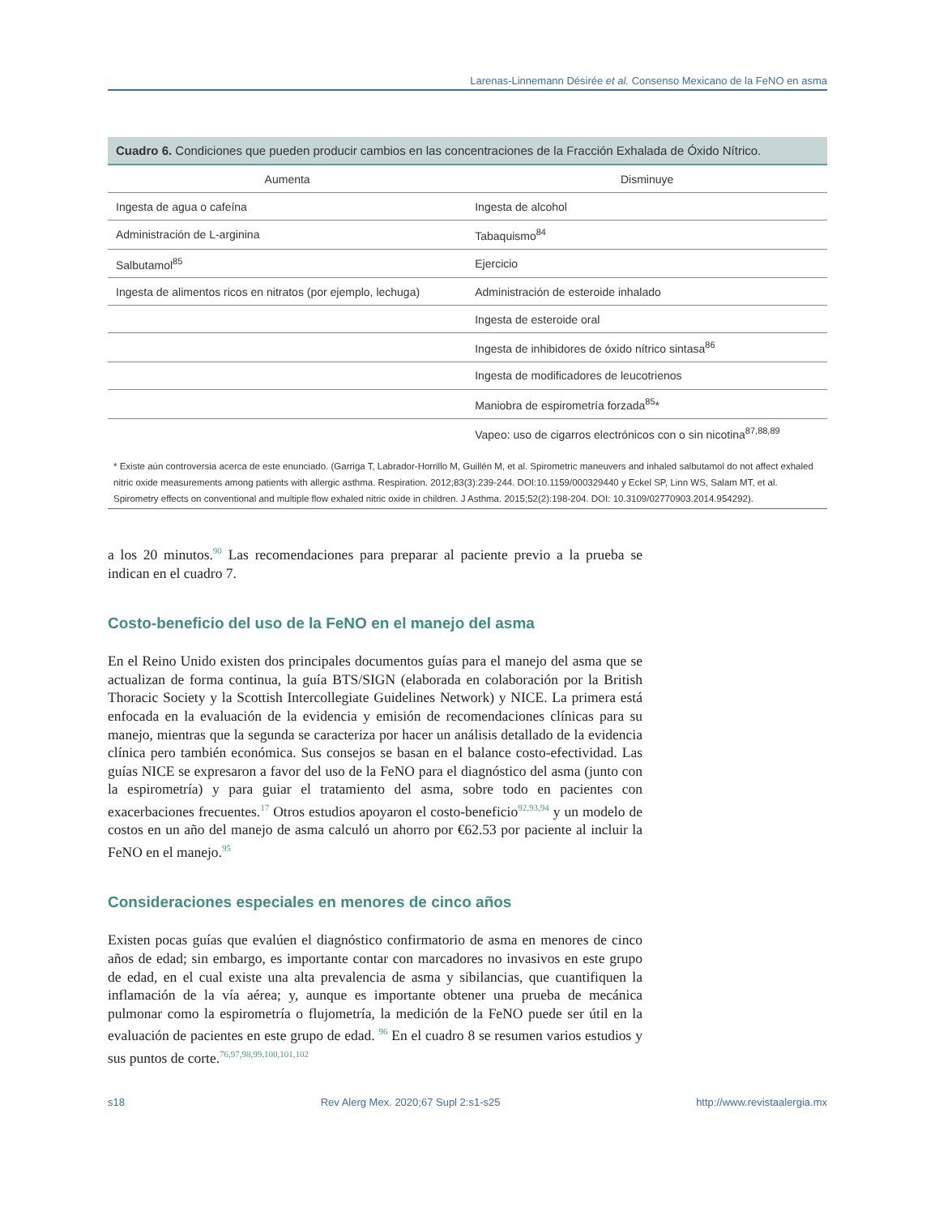Larenas-Linnemann Désirée et al. Consenso Mexicano de la FeNO en asma
Cuadro 6. Condiciones que pueden producir cambios en las concentraciones de la Fracción Exhalada de Óxido Nítrico.
| Aumenta | Disminuye |
| --- | --- |
| Ingesta de agua o cafeína | Ingesta de alcohol |
| Administración de L-arginina | Tabaquismo<sup>84</sup> |
| Salbutamol<sup>85</sup> | Ejercicio |
| Ingesta de alimentos ricos en nitratos (por ejemplo, lechuga) | Administración de esteroide inhalado |
| | Ingesta de esteroide oral |
| | Ingesta de inhibidores de óxido nítrico sintasa<sup>86</sup> |
| | Ingesta de modificadores de leucotrienos |
| | Maniobra de espirometría forzada<sup>85</sup>* |
| | Vapeo: uso de cigarros electrónicos con o sin nicotina<sup>87,88,89</sup> |
* Existe aún controversia acerca de este enunciado. (Garriga T, Labrador-Horrillo M, Guillén M, et al. Spirometric maneuvers and inhaled salbutamol do not affect exhaled nitric oxide measurements among patients with allergic asthma. Respiration. 2012;83(3):239-244. DOI:10.1159/000329440 y Eckel SP, Linn WS, Salam MT, et al. Spirometry effects on conventional and multiple flow exhaled nitric oxide in children. J Asthma. 2015;52(2):198-204. DOI: 10.3109/02770903.2014.954292).
a los 20 minutos.<sup>90</sup> Las recomendaciones para preparar al paciente previo a la prueba se indican en el cuadro 7.
Costo-beneficio del uso de la FeNO en el manejo del asma
En el Reino Unido existen dos principales documentos guías para el manejo del asma que se actualizan de forma continua, la guía BTS/SIGN (elaborada en colaboración por la British Thoracic Society y la Scottish Intercollegiate Guidelines Network) y NICE. La primera está enfocada en la evaluación de la evidencia y emisión de recomendaciones clínicas para su manejo, mientras que la segunda se caracteriza por hacer un análisis detallado de la evidencia clínica pero también económica. Sus consejos se basan en el balance costo-efectividad. Las guías NICE se expresaron a favor del uso de la FeNO para el diagnóstico del asma (junto con la espirometría) y para guiar el tratamiento del asma, sobre todo en pacientes con exacerbaciones frecuentes.<sup>17</sup> Otros estudios apoyaron el costo-beneficio<sup>92,93,94</sup> y un modelo de costos en un año del manejo de asma calculó un ahorro por €62.53 por paciente al incluir la FeNO en el manejo.<sup>95</sup>
Consideraciones especiales en menores de cinco años
Existen pocas guías que evalúen el diagnóstico confirmatorio de asma en menores de cinco años de edad; sin embargo, es importante contar con marcadores no invasivos en este grupo de edad, en el cual existe una alta prevalencia de asma y sibilancias, que cuantifiquen la inflamación de la vía aérea; y, aunque es importante obtener una prueba de mecánica pulmonar como la espirometría o flujometría, la medición de la FeNO puede ser útil en la evaluación de pacientes en este grupo de edad. <sup>96</sup> En el cuadro 8 se resumen varios estudios y sus puntos de corte.<sup>76,97,98,99,100,101,102</sup>
s18 Rev Alerg Mex. 2020;67 Supl 2:s1-s25 http://www.revistaalergia.mx